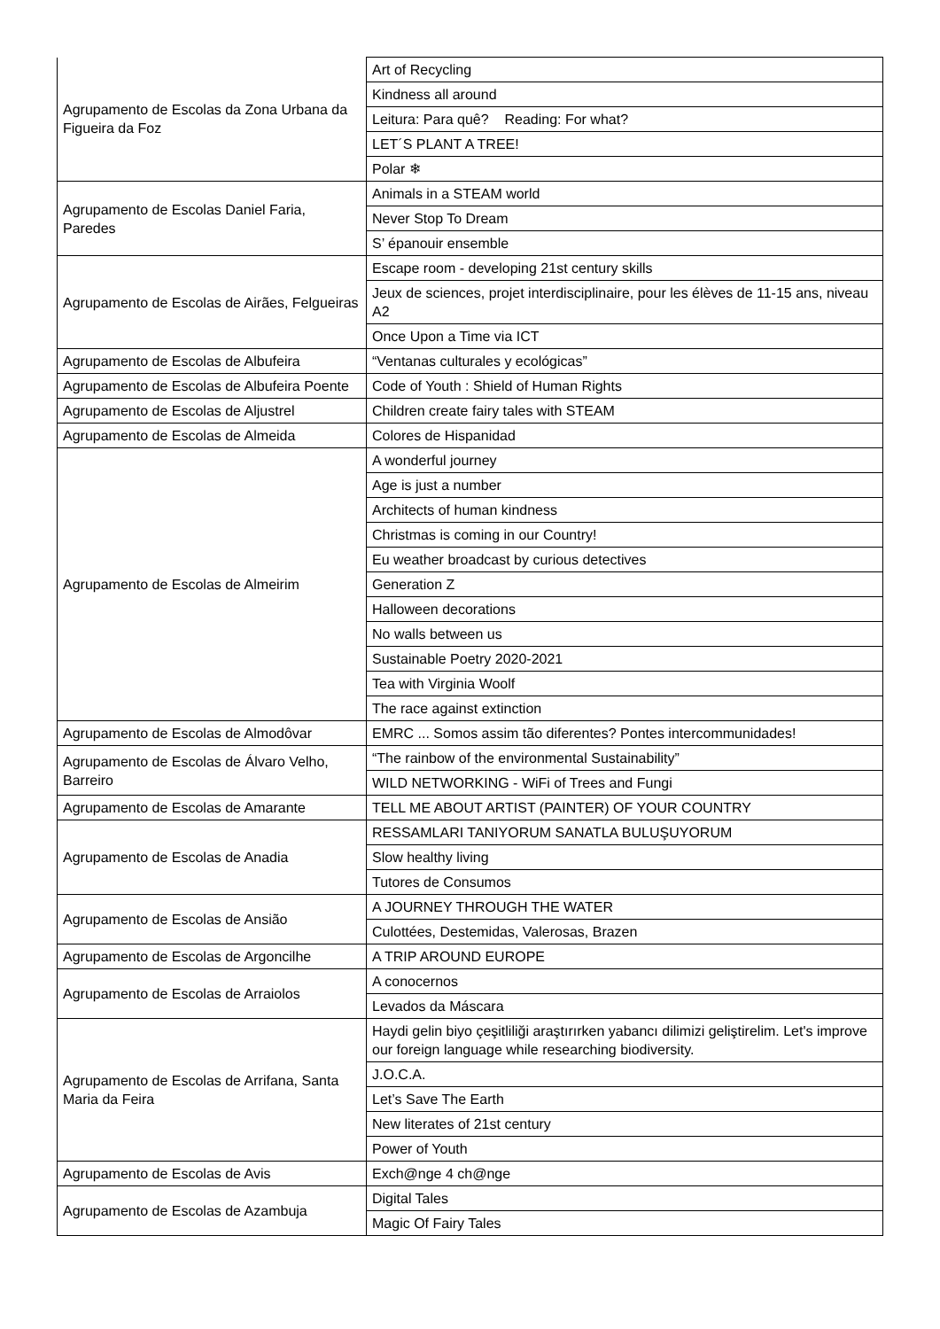| Agrupamento de Escolas da Zona Urbana da Figueira da Foz | Art of Recycling |
| | Kindness all around |
| | Leitura: Para quê? Reading: For what? |
| | LET´S PLANT A TREE! |
| | Polar ❄ |
| Agrupamento de Escolas Daniel Faria, Paredes | Animals in a STEAM world |
| | Never Stop To Dream |
| | S’ épanouir ensemble |
| Agrupamento de Escolas de Airães, Felgueiras | Escape room - developing 21st century skills |
| | Jeux de sciences, projet interdisciplinaire, pour les élèves de 11-15 ans, niveau A2 |
| | Once Upon a Time via ICT |
| Agrupamento de Escolas de Albufeira | “Ventanas culturales y ecológicas” |
| Agrupamento de Escolas de Albufeira Poente | Code of Youth : Shield of Human Rights |
| Agrupamento de Escolas de Aljustrel | Children create fairy tales with STEAM |
| Agrupamento de Escolas de Almeida | Colores de Hispanidad |
| Agrupamento de Escolas de Almeirim | A wonderful journey |
| | Age is just a number |
| | Architects of human kindness |
| | Christmas is coming in our Country! |
| | Eu weather broadcast by curious detectives |
| | Generation Z |
| | Halloween decorations |
| | No walls between us |
| | Sustainable Poetry 2020-2021 |
| | Tea with Virginia Woolf |
| | The race against extinction |
| Agrupamento de Escolas de Almodôvar | EMRC ... Somos assim tão diferentes? Pontes intercommunidades! |
| Agrupamento de Escolas de Álvaro Velho, Barreiro | “The rainbow of the environmental Sustainability” |
| | WILD NETWORKING - WiFi of Trees and Fungi |
| Agrupamento de Escolas de Amarante | TELL ME ABOUT ARTIST (PAINTER) OF YOUR COUNTRY |
| Agrupamento de Escolas de Anadia | RESSAMLARI TANIYORUM SANATLA BULUŞUYORUM |
| | Slow healthy living |
| | Tutores de Consumos |
| Agrupamento de Escolas de Ansião | A JOURNEY THROUGH THE WATER |
| | Culottées, Destemidas, Valerosas, Brazen |
| Agrupamento de Escolas de Argoncilhe | A TRIP AROUND EUROPE |
| Agrupamento de Escolas de Arraiolos | A conocernos |
| | Levados da Máscara |
| Agrupamento de Escolas de Arrifana, Santa Maria da Feira | Haydi gelin biyo çeşitliliği araştırırken yabancı dilimizi geliştirelim. Let's improve our foreign language while researching biodiversity. |
| | J.O.C.A. |
| | Let’s Save The Earth |
| | New literates of 21st century |
| | Power of Youth |
| Agrupamento de Escolas de Avis | Exch@nge 4 ch@nge |
| Agrupamento de Escolas de Azambuja | Digital Tales |
| | Magic Of Fairy Tales |